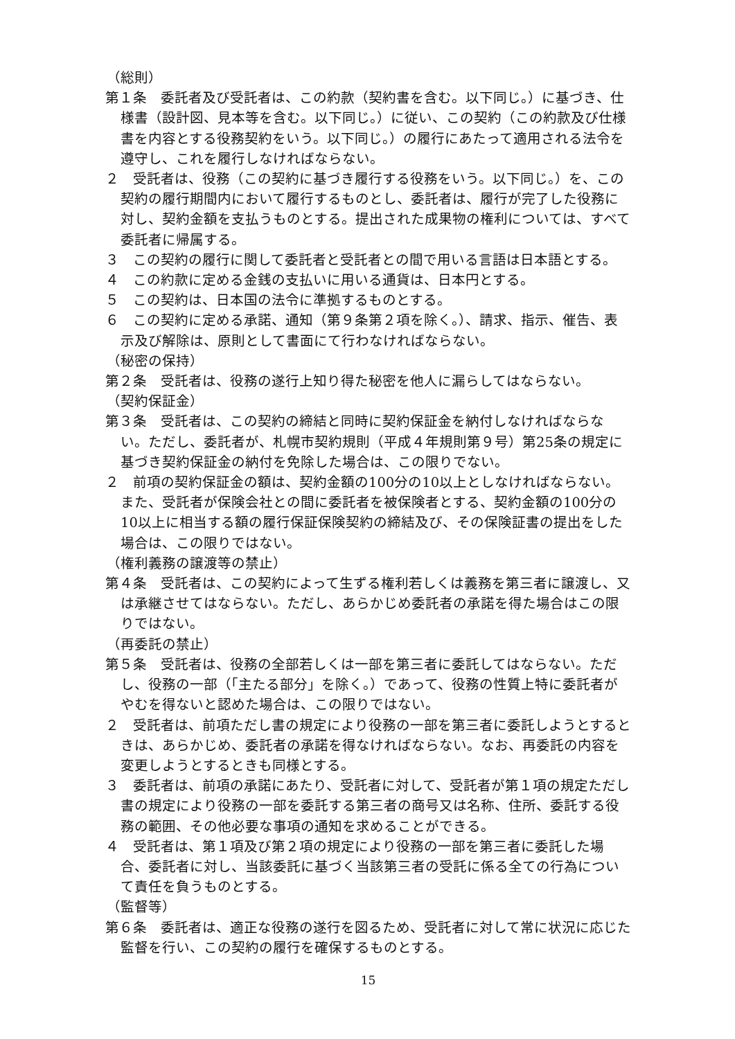（総則）
第１条　委託者及び受託者は、この約款（契約書を含む。以下同じ。）に基づき、仕様書（設計図、見本等を含む。以下同じ。）に従い、この契約（この約款及び仕様書を内容とする役務契約をいう。以下同じ。）の履行にあたって適用される法令を遵守し、これを履行しなければならない。
２　受託者は、役務（この契約に基づき履行する役務をいう。以下同じ。）を、この契約の履行期間内において履行するものとし、委託者は、履行が完了した役務に対し、契約金額を支払うものとする。提出された成果物の権利については、すべて委託者に帰属する。
３　この契約の履行に関して委託者と受託者との間で用いる言語は日本語とする。
４　この約款に定める金銭の支払いに用いる通貨は、日本円とする。
５　この契約は、日本国の法令に準拠するものとする。
６　この契約に定める承諾、通知（第９条第２項を除く。）、請求、指示、催告、表示及び解除は、原則として書面にて行わなければならない。
（秘密の保持）
第２条　受託者は、役務の遂行上知り得た秘密を他人に漏らしてはならない。
（契約保証金）
第３条　受託者は、この契約の締結と同時に契約保証金を納付しなければならない。ただし、委託者が、札幌市契約規則（平成４年規則第９号）第25条の規定に基づき契約保証金の納付を免除した場合は、この限りでない。
２　前項の契約保証金の額は、契約金額の100分の10以上としなければならない。また、受託者が保険会社との間に委託者を被保険者とする、契約金額の100分の10以上に相当する額の履行保証保険契約の締結及び、その保険証書の提出をした場合は、この限りではない。
（権利義務の譲渡等の禁止）
第４条　受託者は、この契約によって生ずる権利若しくは義務を第三者に譲渡し、又は承継させてはならない。ただし、あらかじめ委託者の承諾を得た場合はこの限りではない。
（再委託の禁止）
第５条　受託者は、役務の全部若しくは一部を第三者に委託してはならない。ただし、役務の一部（「主たる部分」を除く。）であって、役務の性質上特に委託者がやむを得ないと認めた場合は、この限りではない。
２　受託者は、前項ただし書の規定により役務の一部を第三者に委託しようとするときは、あらかじめ、委託者の承諾を得なければならない。なお、再委託の内容を変更しようとするときも同様とする。
３　委託者は、前項の承諾にあたり、受託者に対して、受託者が第１項の規定ただし書の規定により役務の一部を委託する第三者の商号又は名称、住所、委託する役務の範囲、その他必要な事項の通知を求めることができる。
４　受託者は、第１項及び第２項の規定により役務の一部を第三者に委託した場合、委託者に対し、当該委託に基づく当該第三者の受託に係る全ての行為について責任を負うものとする。
（監督等）
第６条　委託者は、適正な役務の遂行を図るため、受託者に対して常に状況に応じた監督を行い、この契約の履行を確保するものとする。
15